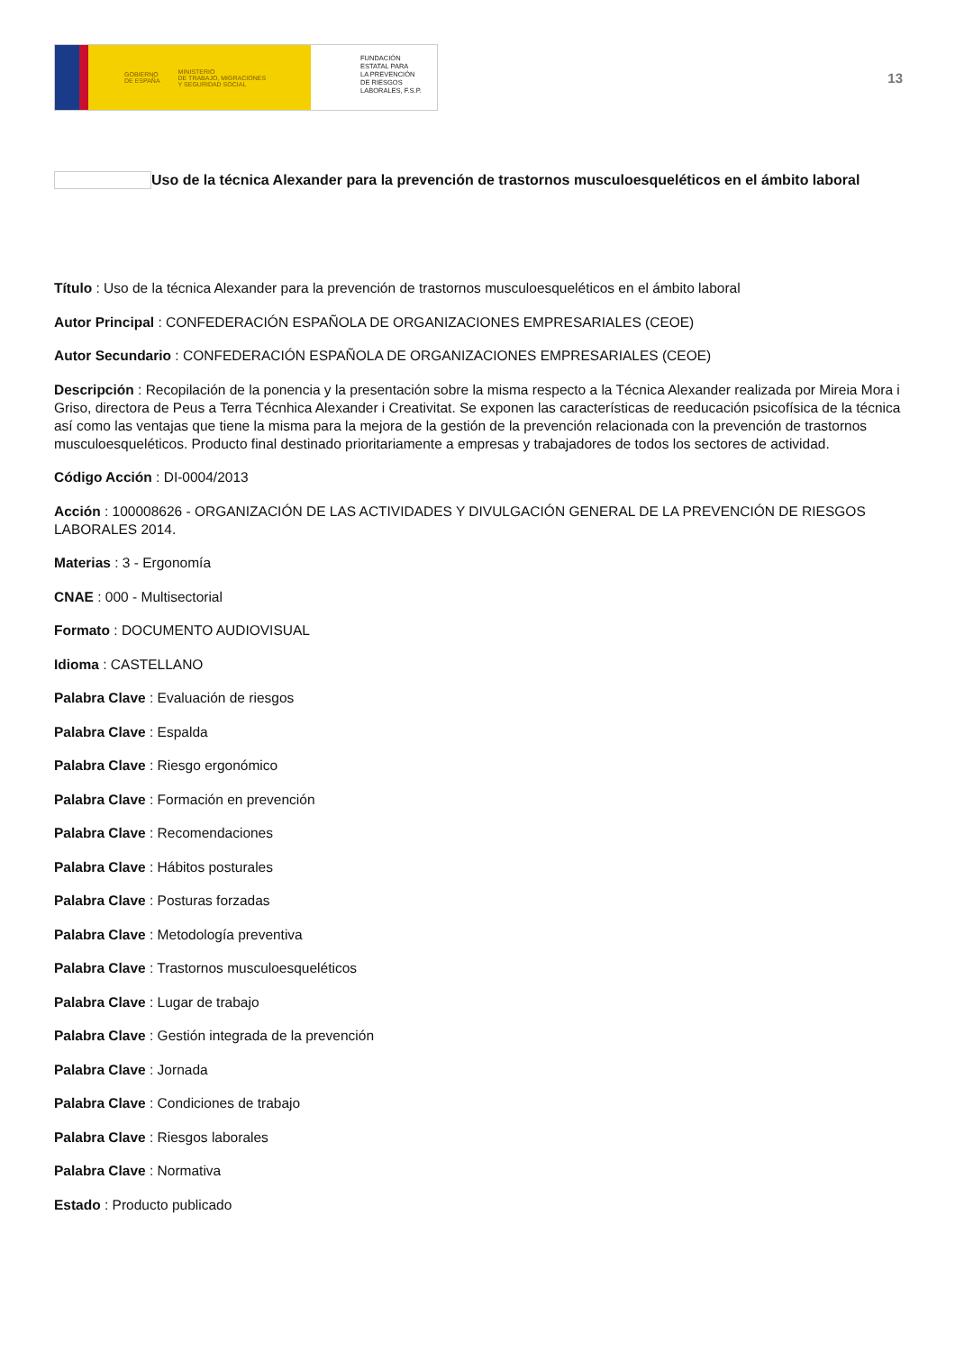GOBIERNO
DE ESPAÑA MINISTERIO
DE TRABAJO, MIGRACIONES
Y SEGURIDAD SOCIAL
FUNDACIÓN
ESTATAL PARA
LA PREVENCIÓN
DE RIESGOS
LABORALES, F.S.P.
13
Uso de la técnica Alexander para la prevención de trastornos musculoesqueléticos en el ámbito laboral
Título : Uso de la técnica Alexander para la prevención de trastornos musculoesqueléticos en el ámbito laboral
Autor Principal : CONFEDERACIÓN ESPAÑOLA DE ORGANIZACIONES EMPRESARIALES (CEOE)
Autor Secundario : CONFEDERACIÓN ESPAÑOLA DE ORGANIZACIONES EMPRESARIALES (CEOE)
Descripción : Recopilación de la ponencia y la presentación sobre la misma respecto a la Técnica Alexander realizada por Mireia Mora i Griso, directora de Peus a Terra Técnhica Alexander i Creativitat. Se exponen las características de reeducación psicofísica de la técnica así como las ventajas que tiene la misma para la mejora de la gestión de la prevención relacionada con la prevención de trastornos musculoesqueléticos. Producto final destinado prioritariamente a empresas y trabajadores de todos los sectores de actividad.
Código Acción : DI-0004/2013
Acción : 100008626 - ORGANIZACIÓN DE LAS ACTIVIDADES Y DIVULGACIÓN GENERAL DE LA PREVENCIÓN DE RIESGOS LABORALES 2014.
Materias : 3 - Ergonomía
CNAE : 000 - Multisectorial
Formato : DOCUMENTO AUDIOVISUAL
Idioma : CASTELLANO
Palabra Clave : Evaluación de riesgos
Palabra Clave : Espalda
Palabra Clave : Riesgo ergonómico
Palabra Clave : Formación en prevención
Palabra Clave : Recomendaciones
Palabra Clave : Hábitos posturales
Palabra Clave : Posturas forzadas
Palabra Clave : Metodología preventiva
Palabra Clave : Trastornos musculoesqueléticos
Palabra Clave : Lugar de trabajo
Palabra Clave : Gestión integrada de la prevención
Palabra Clave : Jornada
Palabra Clave : Condiciones de trabajo
Palabra Clave : Riesgos laborales
Palabra Clave : Normativa
Estado : Producto publicado